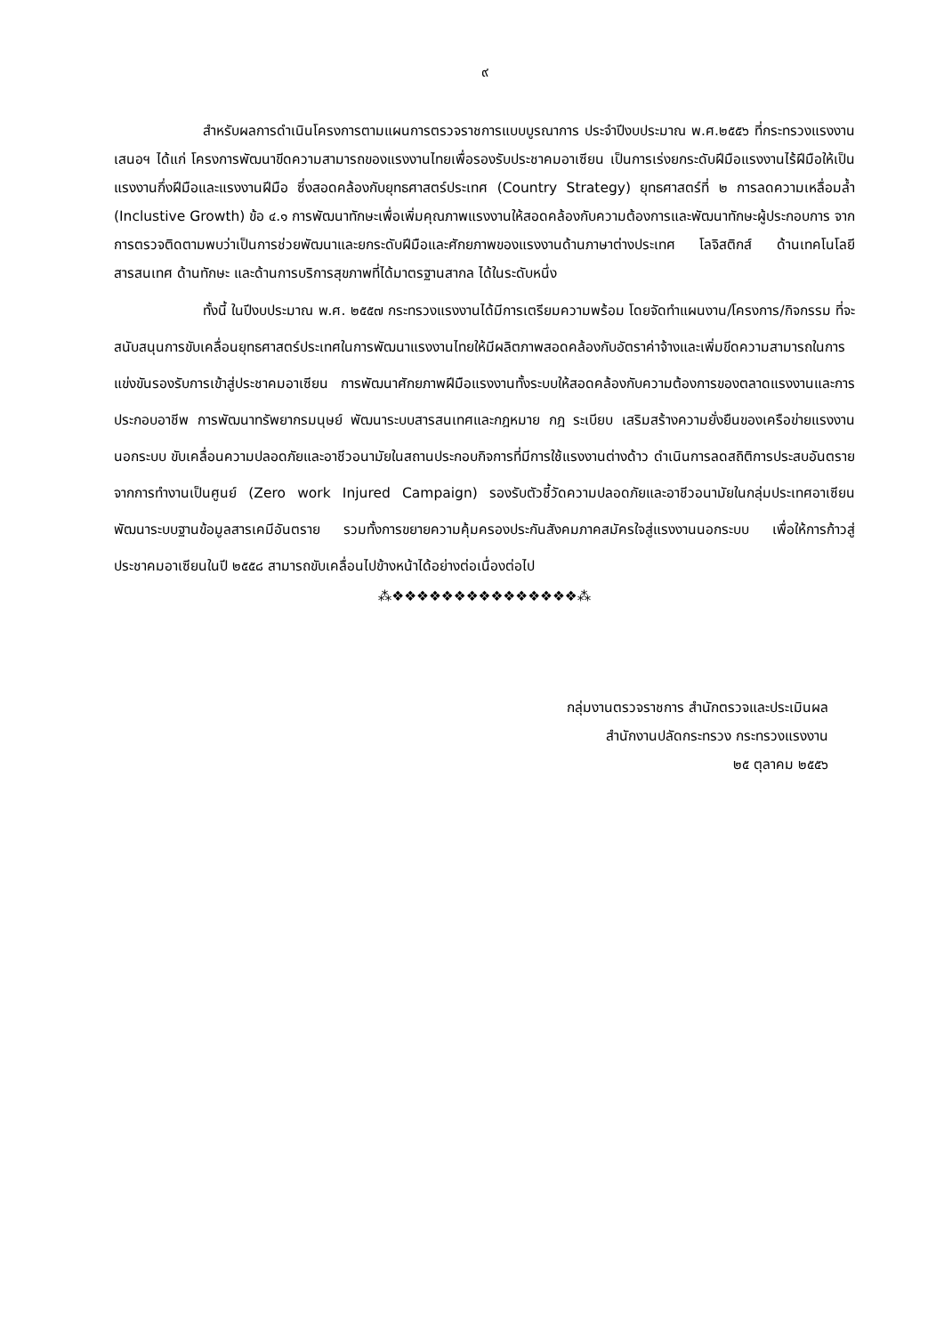๙
สำหรับผลการดำเนินโครงการตามแผนการตรวจราชการแบบบูรณาการ ประจำปีงบประมาณ พ.ศ.๒๕๕๖ ที่กระทรวงแรงงานเสนอฯ ได้แก่ โครงการพัฒนาขีดความสามารถของแรงงานไทยเพื่อรองรับประชาคมอาเซียน เป็นการเร่งยกระดับฝีมือแรงงานไร้ฝีมือให้เป็นแรงงานกึ่งฝีมือและแรงงานฝีมือ ซึ่งสอดคล้องกับยุทธศาสตร์ประเทศ (Country Strategy) ยุทธศาสตร์ที่ ๒ การลดความเหลื่อมล้ำ (Inclustive Growth) ข้อ ๔.๑ การพัฒนาทักษะเพื่อเพิ่มคุณภาพแรงงานให้สอดคล้องกับความต้องการและพัฒนาทักษะผู้ประกอบการ จากการตรวจติดตามพบว่าเป็นการช่วยพัฒนาและยกระดับฝีมือและศักยภาพของแรงงานด้านภาษาต่างประเทศ โลจิสติกส์ ด้านเทคโนโลยีสารสนเทศ ด้านทักษะ และด้านการบริการสุขภาพที่ได้มาตรฐานสากล ได้ในระดับหนึ่ง
ทั้งนี้ ในปีงบประมาณ พ.ศ. ๒๕๕๗ กระทรวงแรงงานได้มีการเตรียมความพร้อม โดยจัดทำแผนงาน/โครงการ/กิจกรรม ที่จะสนับสนุนการขับเคลื่อนยุทธศาสตร์ประเทศในการพัฒนาแรงงานไทยให้มีผลิตภาพสอดคล้องกับอัตราค่าจ้างและเพิ่มขีดความสามารถในการแข่งขันรองรับการเข้าสู่ประชาคมอาเซียน การพัฒนาศักยภาพฝีมือแรงงานทั้งระบบให้สอดคล้องกับความต้องการของตลาดแรงงานและการประกอบอาชีพ การพัฒนาทรัพยากรมนุษย์ พัฒนาระบบสารสนเทศและกฎหมาย กฎ ระเบียบ เสริมสร้างความยั่งยืนของเครือข่ายแรงงานนอกระบบ ขับเคลื่อนความปลอดภัยและอาชีวอนามัยในสถานประกอบกิจการที่มีการใช้แรงงานต่างด้าว ดำเนินการลดสถิติการประสบอันตรายจากการทำงานเป็นศูนย์ (Zero work Injured Campaign) รองรับตัวชี้วัดความปลอดภัยและอาชีวอนามัยในกลุ่มประเทศอาเซียน พัฒนาระบบฐานข้อมูลสารเคมีอันตราย รวมทั้งการขยายความคุ้มครองประกันสังคมภาคสมัครใจสู่แรงงานนอกระบบ เพื่อให้การก้าวสู่ประชาคมอาเซียนในปี ๒๕๕๘ สามารถขับเคลื่อนไปข้างหน้าได้อย่างต่อเนื่องต่อไป
⁂❖❖❖❖❖❖❖❖❖❖❖❖❖❖❖⁂
กลุ่มงานตรวจราชการ สำนักตรวจและประเมินผล
สำนักงานปลัดกระทรวง กระทรวงแรงงาน
๒๕ ตุลาคม ๒๕๕๖